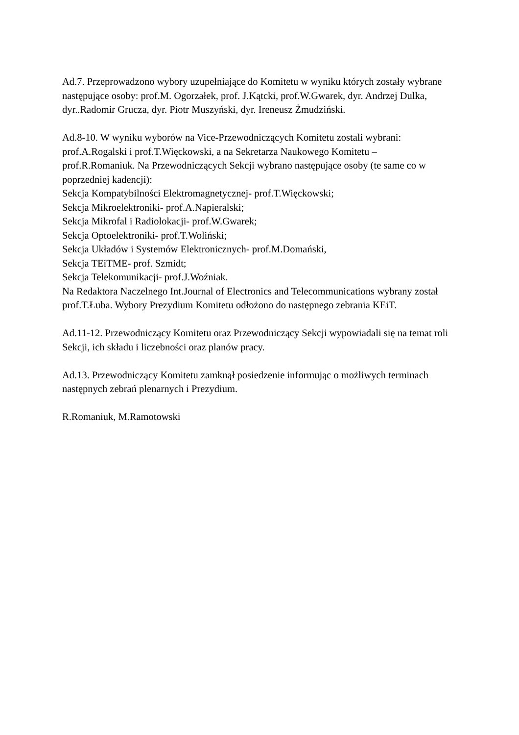Ad.7. Przeprowadzono wybory uzupełniające do Komitetu w wyniku których zostały wybrane następujące osoby: prof.M. Ogorzałek, prof. J.Kątcki, prof.W.Gwarek, dyr. Andrzej Dulka, dyr..Radomir Grucza, dyr. Piotr Muszyński, dyr. Ireneusz Żmudziński.
Ad.8-10. W wyniku wyborów na Vice-Przewodniczących Komitetu zostali wybrani: prof.A.Rogalski i prof.T.Więckowski, a na Sekretarza Naukowego Komitetu –
prof.R.Romaniuk. Na Przewodniczących Sekcji wybrano następujące osoby (te same co w poprzedniej kadencji):
Sekcja Kompatybilności Elektromagnetycznej- prof.T.Więckowski;
Sekcja Mikroelektroniki- prof.A.Napieralski;
Sekcja Mikrofal i Radiolokacji- prof.W.Gwarek;
Sekcja Optoelektroniki- prof.T.Woliński;
Sekcja Układów i Systemów Elektronicznych- prof.M.Domański,
Sekcja TEiTME- prof. Szmidt;
Sekcja Telekomunikacji- prof.J.Woźniak.
Na Redaktora Naczelnego Int.Journal of Electronics and Telecommunications wybrany został prof.T.Łuba. Wybory Prezydium Komitetu odłożono do następnego zebrania KEiT.
Ad.11-12. Przewodniczący Komitetu oraz Przewodniczący Sekcji wypowiadali się na temat roli Sekcji, ich składu i liczebności oraz planów pracy.
Ad.13. Przewodniczący Komitetu zamknął posiedzenie informując o możliwych terminach następnych zebrań plenarnych i Prezydium.
R.Romaniuk, M.Ramotowski